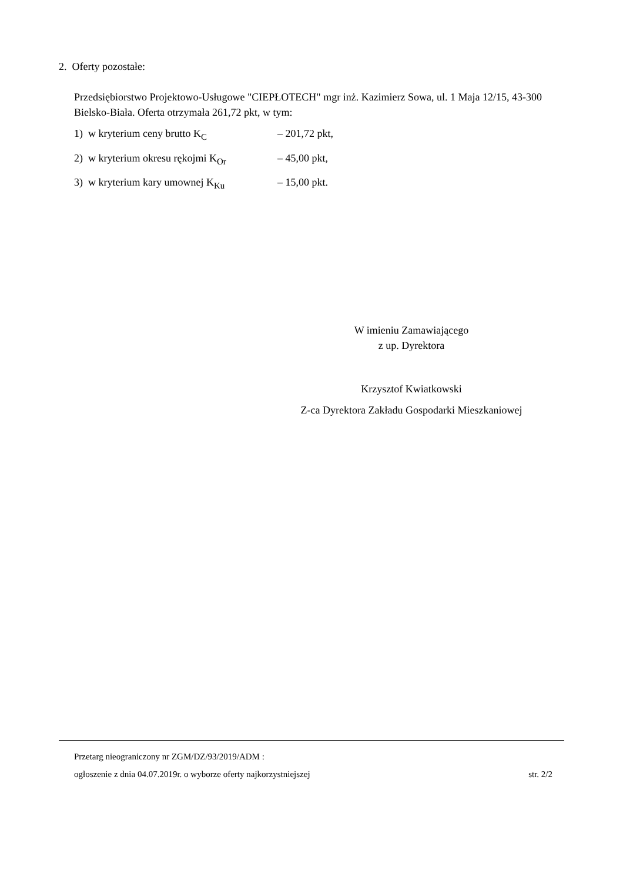2. Oferty pozostałe:
Przedsiębiorstwo Projektowo-Usługowe "CIEPŁOTECH" mgr inż. Kazimierz Sowa, ul. 1 Maja 12/15, 43-300 Bielsko-Biała. Oferta otrzymała 261,72 pkt, w tym:
1) w kryterium ceny brutto K<sub>C</sub> – 201,72 pkt,
2) w kryterium okresu rękojmi K<sub>Or</sub> – 45,00 pkt,
3) w kryterium kary umownej K<sub>Ku</sub> – 15,00 pkt.
W imieniu Zamawiającego
z up. Dyrektora
Krzysztof Kwiatkowski
Z-ca Dyrektora Zakładu Gospodarki Mieszkaniowej
Przetarg nieograniczony nr ZGM/DZ/93/2019/ADM :
ogłoszenie z dnia 04.07.2019r. o wyborze oferty najkorzystniejszej str. 2/2